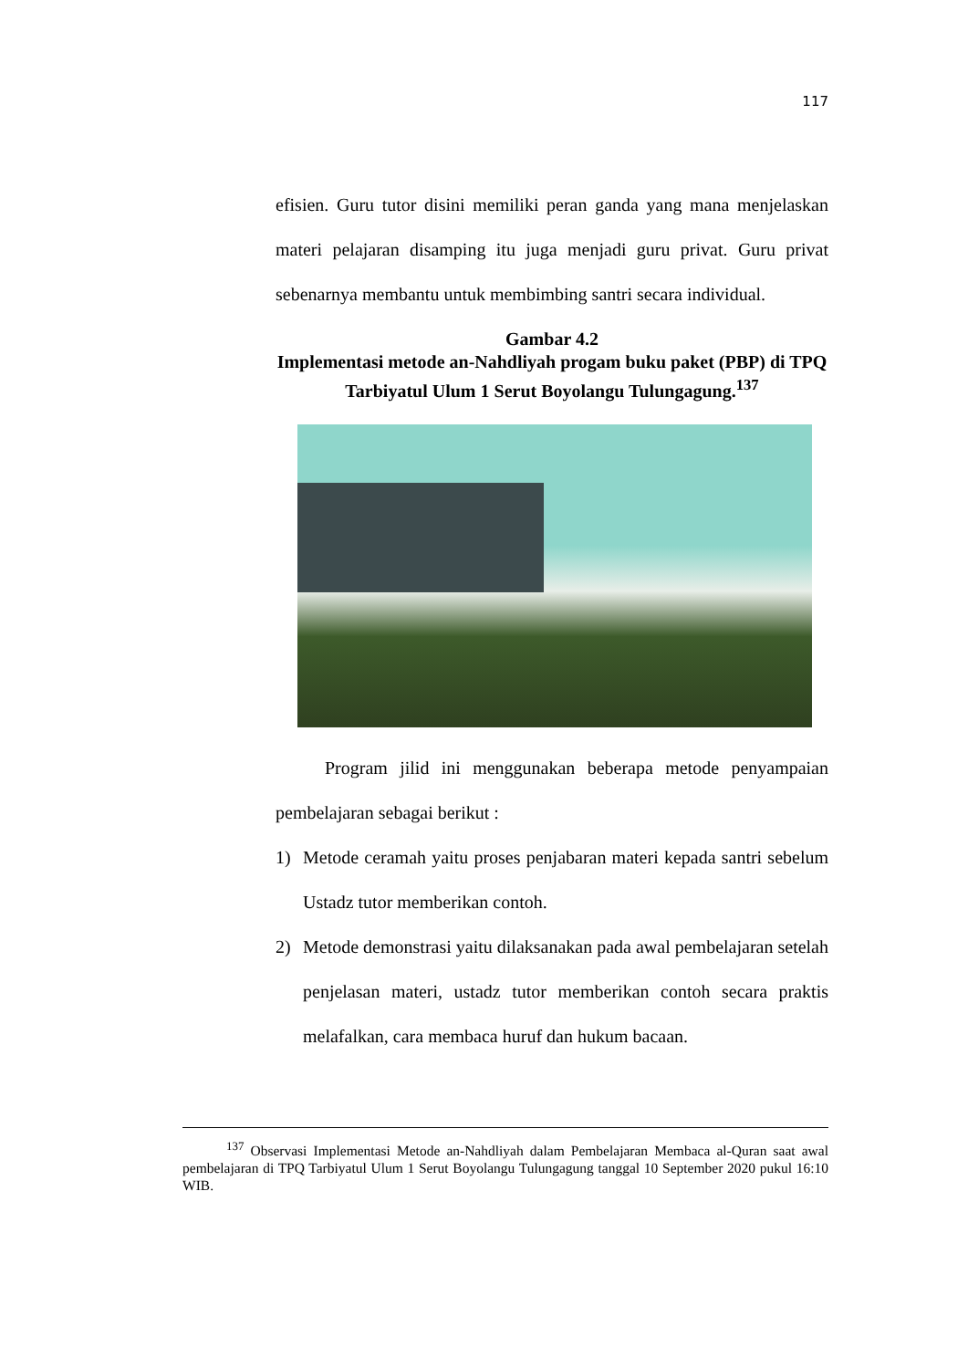117
efisien. Guru tutor disini memiliki peran ganda yang mana menjelaskan materi pelajaran disamping itu juga menjadi guru privat. Guru privat sebenarnya membantu untuk membimbing santri secara individual.
Gambar 4.2
Implementasi metode an-Nahdliyah progam buku paket (PBP) di TPQ Tarbiyatul Ulum 1 Serut Boyolangu Tulungagung.<sup>137</sup>
Program jilid ini menggunakan beberapa metode penyampaian pembelajaran sebagai berikut :
1) Metode ceramah yaitu proses penjabaran materi kepada santri sebelum Ustadz tutor memberikan contoh.
2) Metode demonstrasi yaitu dilaksanakan pada awal pembelajaran setelah penjelasan materi, ustadz tutor memberikan contoh secara praktis melafalkan, cara membaca huruf dan hukum bacaan.
<sup>137</sup> Observasi Implementasi Metode an-Nahdliyah dalam Pembelajaran Membaca al-Quran saat awal pembelajaran di TPQ Tarbiyatul Ulum 1 Serut Boyolangu Tulungagung tanggal 10 September 2020 pukul 16:10 WIB.